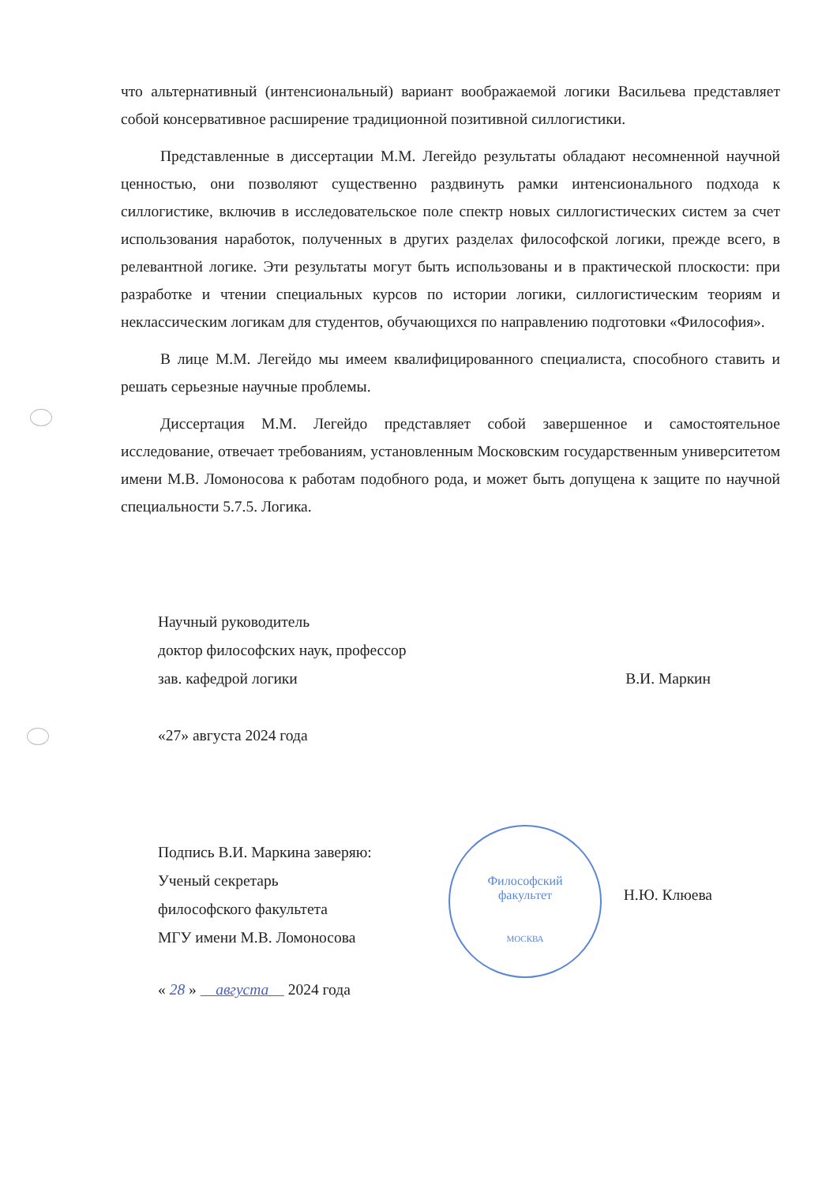Философский
факультет
МОСКВА
что альтернативный (интенсиональный) вариант воображаемой логики Васильева представляет собой консервативное расширение традиционной позитивной силлогистики.
Представленные в диссертации М.М. Легейдо результаты обладают несомненной научной ценностью, они позволяют существенно раздвинуть рамки интенсионального подхода к силлогистике, включив в исследовательское поле спектр новых силлогистических систем за счет использования наработок, полученных в других разделах философской логики, прежде всего, в релевантной логике. Эти результаты могут быть использованы и в практической плоскости: при разработке и чтении специальных курсов по истории логики, силлогистическим теориям и неклассическим логикам для студентов, обучающихся по направлению подготовки «Философия».
В лице М.М. Легейдо мы имеем квалифицированного специалиста, способного ставить и решать серьезные научные проблемы.
Диссертация М.М. Легейдо представляет собой завершенное и самостоятельное исследование, отвечает требованиям, установленным Московским государственным университетом имени М.В. Ломоносова к работам подобного рода, и может быть допущена к защите по научной специальности 5.7.5. Логика.
Научный руководитель
доктор философских наук, профессор
зав. кафедрой логики
В.И. Маркин
«27» августа 2024 года
Подпись В.И. Маркина заверяю:
Ученый секретарь
философского факультета
МГУ имени М.В. Ломоносова
Н.Ю. Клюева
« 28 » августа 2024 года